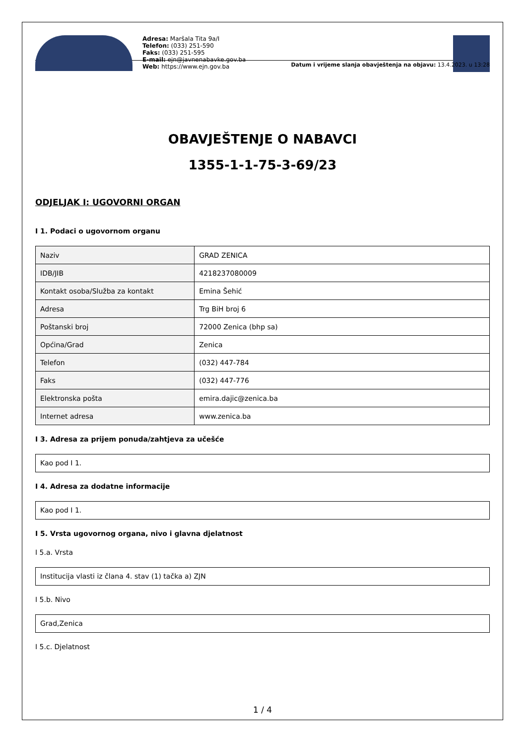Adresa: Maršala Tita 9a/I
Telefon: (033) 251-590
Faks: (033) 251-595
E-mail: ejn@javnenabavke.gov.ba
Web: https://www.ejn.gov.ba
Datum i vrijeme slanja obavještenja na objavu: 13.4.2023. u 13:28
OBAVJEŠTENJE O NABAVCI
1355-1-1-75-3-69/23
ODJELJAK I: UGOVORNI ORGAN
I 1. Podaci o ugovornom organu
| Naziv | GRAD ZENICA |
| IDB/JIB | 4218237080009 |
| Kontakt osoba/Služba za kontakt | Emina Šehić |
| Adresa | Trg BiH broj 6 |
| Poštanski broj | 72000 Zenica (bhp sa) |
| Općina/Grad | Zenica |
| Telefon | (032) 447-784 |
| Faks | (032) 447-776 |
| Elektronska pošta | emira.dajic@zenica.ba |
| Internet adresa | www.zenica.ba |
I 3. Adresa za prijem ponuda/zahtjeva za učešće
Kao pod I 1.
I 4. Adresa za dodatne informacije
Kao pod I 1.
I 5. Vrsta ugovornog organa, nivo i glavna djelatnost
I 5.a. Vrsta
Institucija vlasti iz člana 4. stav (1) tačka a) ZJN
I 5.b. Nivo
Grad,Zenica
I 5.c. Djelatnost
1 / 4